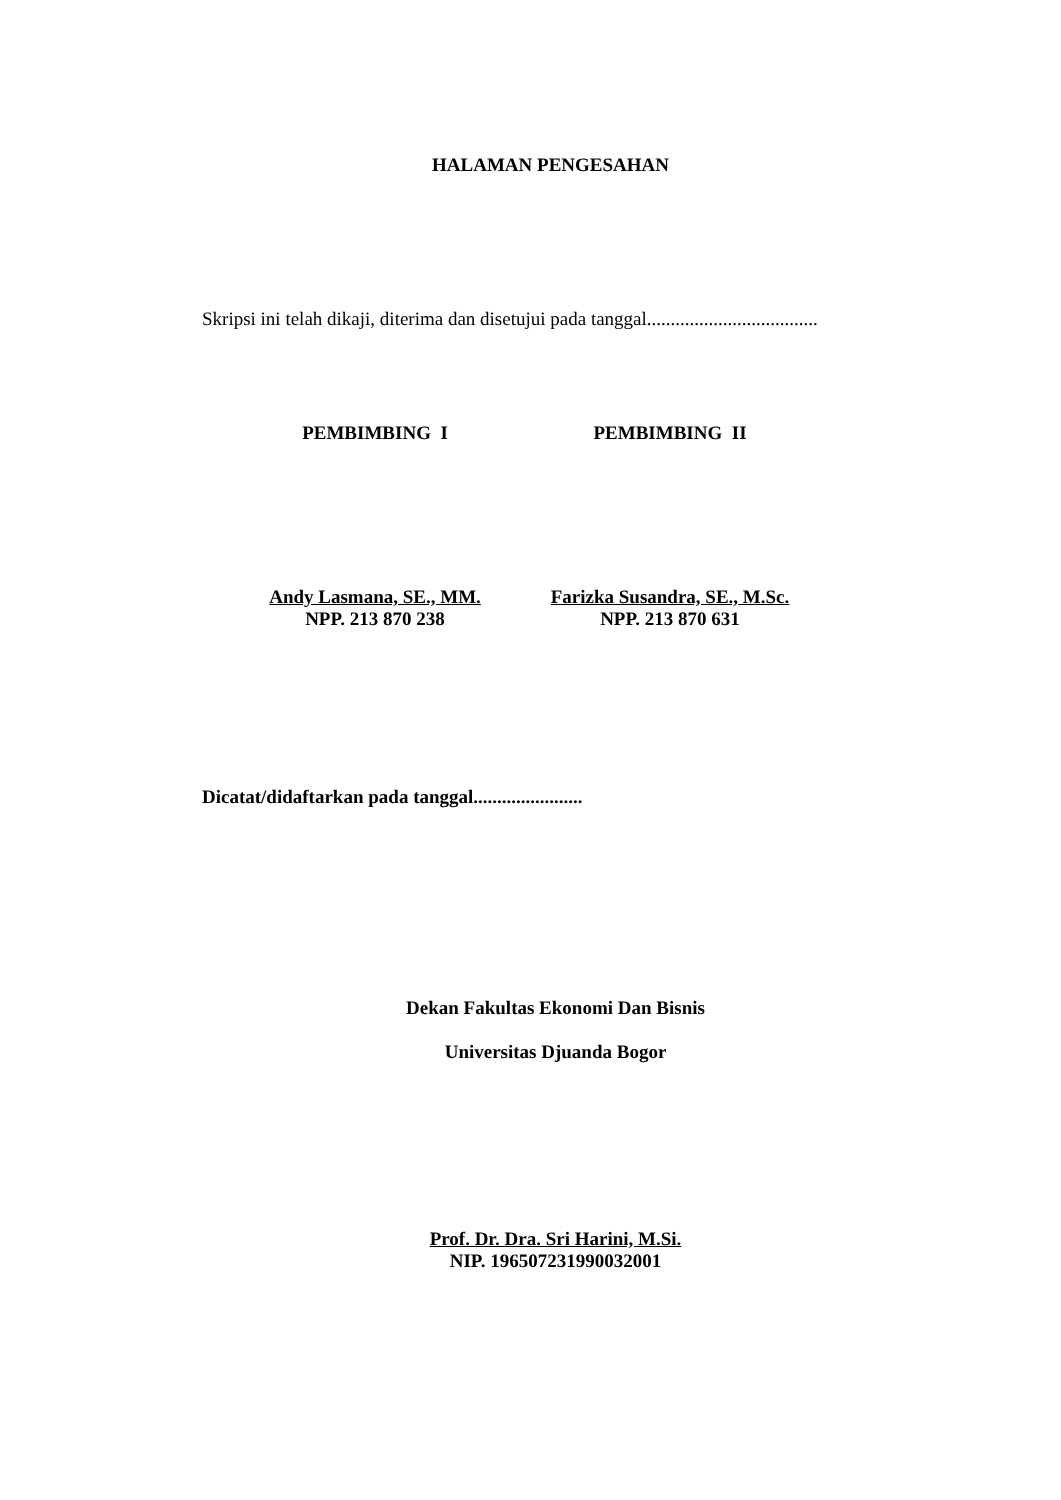HALAMAN PENGESAHAN
Skripsi ini telah dikaji, diterima dan disetujui pada tanggal....................................
PEMBIMBING I PEMBIMBING II
Andy Lasmana, SE., MM.
NPP. 213 870 238
Farizka Susandra, SE., M.Sc.
NPP. 213 870 631
Dicatat/didaftarkan pada tanggal.......................
Dekan Fakultas Ekonomi Dan Bisnis
Universitas Djuanda Bogor
Prof. Dr. Dra. Sri Harini, M.Si.
NIP. 196507231990032001